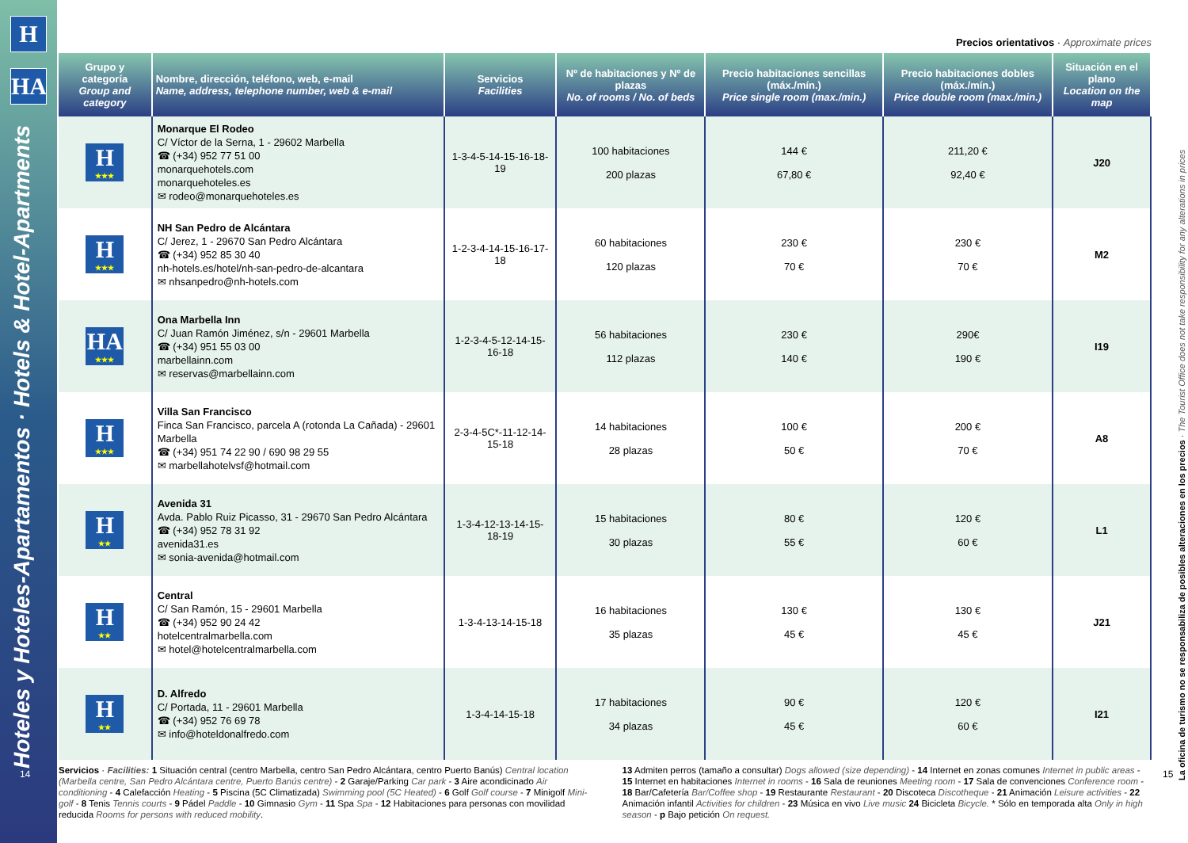H
HA
Hoteles y Hoteles-Apartamentos · Hotels & Hotel-Apartments
14
Precios orientativos · Approximate prices
| Grupo y categoría Group and category | Nombre, dirección, teléfono, web, e-mail Name, address, telephone number, web & e-mail | Servicios Facilities | Nº de habitaciones y Nº de plazas No. of rooms / No. of beds | Precio habitaciones sencillas (máx./mín.) Price single room (max./min.) | Precio habitaciones dobles (máx./mín.) Price double room (max./min.) | Situación en el plano Location on the map |
| --- | --- | --- | --- | --- | --- | --- |
| H ★★★ | Monarque El Rodeo C/ Víctor de la Serna, 1 - 29602 Marbella ☎ (+34) 952 77 51 00 monarquehotels.com monarquehoteles.es ✉ rodeo@monarquehoteles.es | 1-3-4-5-14-15-16-18-19 | 100 habitaciones 200 plazas | 144 € 67,80 € | 211,20 € 92,40 € | J20 |
| H ★★★ | NH San Pedro de Alcántara C/ Jerez, 1 - 29670 San Pedro Alcántara ☎ (+34) 952 85 30 40 nh-hotels.es/hotel/nh-san-pedro-de-alcantara ✉ nhsanpedro@nh-hotels.com | 1-2-3-4-14-15-16-17-18 | 60 habitaciones 120 plazas | 230 € 70 € | 230 € 70 € | M2 |
| HA ★★★ | Ona Marbella Inn C/ Juan Ramón Jiménez, s/n - 29601 Marbella ☎ (+34) 951 55 03 00 marbellainn.com ✉ reservas@marbellainn.com | 1-2-3-4-5-12-14-15-16-18 | 56 habitaciones 112 plazas | 230 € 140 € | 290€ 190 € | I19 |
| H ★★★ | Villa San Francisco Finca San Francisco, parcela A (rotonda La Cañada) - 29601 Marbella ☎ (+34) 951 74 22 90 / 690 98 29 55 ✉ marbellahotelvsf@hotmail.com | 2-3-4-5C*-11-12-14-15-18 | 14 habitaciones 28 plazas | 100 € 50 € | 200 € 70 € | A8 |
| H ★★ | Avenida 31 Avda. Pablo Ruiz Picasso, 31 - 29670 San Pedro Alcántara ☎ (+34) 952 78 31 92 avenida31.es ✉ sonia-avenida@hotmail.com | 1-3-4-12-13-14-15-18-19 | 15 habitaciones 30 plazas | 80 € 55 € | 120 € 60 € | L1 |
| H ★★ | Central C/ San Ramón, 15 - 29601 Marbella ☎ (+34) 952 90 24 42 hotelcentralmarbella.com ✉ hotel@hotelcentralmarbella.com | 1-3-4-13-14-15-18 | 16 habitaciones 35 plazas | 130 € 45 € | 130 € 45 € | J21 |
| H ★★ | D. Alfredo C/ Portada, 11 - 29601 Marbella ☎ (+34) 952 76 69 78 ✉ info@hoteldonalfredo.com | 1-3-4-14-15-18 | 17 habitaciones 34 plazas | 90 € 45 € | 120 € 60 € | I21 |
Servicios · Facilities: 1 Situación central (centro Marbella, centro San Pedro Alcántara, centro Puerto Banús) Central location (Marbella centre, San Pedro Alcántara centre, Puerto Banús centre) - 2 Garaje/Parking Car park - 3 Aire acondicinado Air conditioning - 4 Calefacción Heating - 5 Piscina (5C Climatizada) Swimming pool (5C Heated) - 6 Golf Golf course - 7 Minigolf Mini-golf - 8 Tenis Tennis courts - 9 Pádel Paddle - 10 Gimnasio Gym - 11 Spa Spa - 12 Habitaciones para personas con movilidad reducida Rooms for persons with reduced mobility.
13 Admiten perros (tamaño a consultar) Dogs allowed (size depending) - 14 Internet en zonas comunes Internet in public areas - 15 Internet en habitaciones Internet in rooms - 16 Sala de reuniones Meeting room - 17 Sala de convenciones Conference room - 18 Bar/Cafetería Bar/Coffee shop - 19 Restaurante Restaurant - 20 Discoteca Discotheque - 21 Animación Leisure activities - 22 Animación infantil Activities for children - 23 Música en vivo Live music 24 Bicicleta Bicycle. * Sólo en temporada alta Only in high season - p Bajo petición On request.
La oficina de turismo no se responsabiliza de posibles alteraciones en los precios · The Tourist Office does not take responsibility for any alterations in prices
15